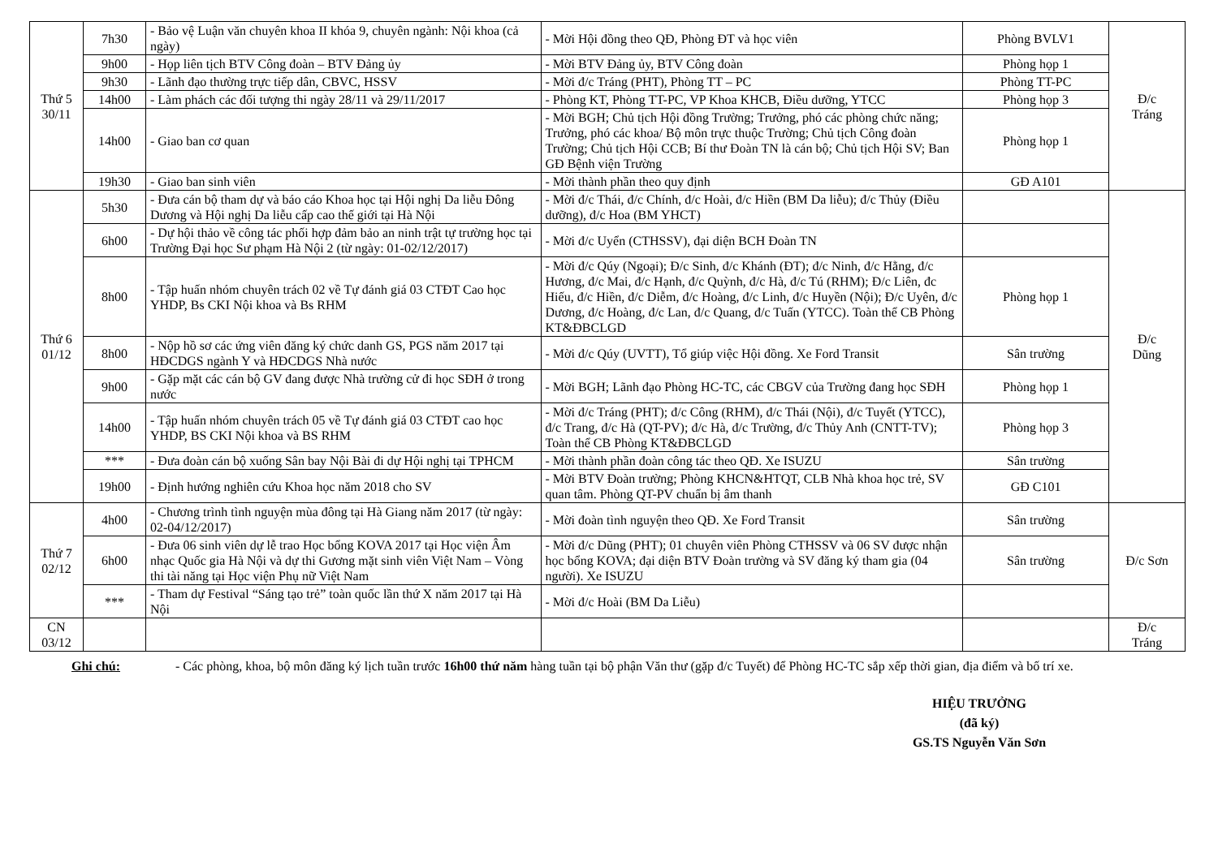| Thứ 5 30/11 | 7h30 | - Bảo vệ Luận văn chuyên khoa II khóa 9, chuyên ngành: Nội khoa (cả ngày) | - Mời Hội đồng theo QĐ, Phòng ĐT và học viên | Phòng BVLV1 | Đ/c Tráng |
| | 9h00 | - Họp liên tịch BTV Công đoàn – BTV Đảng ủy | - Mời BTV Đảng ủy, BTV Công đoàn | Phòng họp 1 | |
| | 9h30 | - Lãnh đạo thường trực tiếp dân, CBVC, HSSV | - Mời đ/c Tráng (PHT), Phòng TT – PC | Phòng TT-PC | |
| | 14h00 | - Làm phách các đối tượng thi ngày 28/11 và 29/11/2017 | - Phòng KT, Phòng TT-PC, VP Khoa KHCB, Điều dưỡng, YTCC | Phòng họp 3 | |
| | 14h00 | - Giao ban cơ quan | - Mời BGH; Chủ tịch Hội đồng Trường; Trưởng, phó các phòng chức năng; Trưởng, phó các khoa/ Bộ môn trực thuộc Trường; Chủ tịch Công đoàn Trường; Chủ tịch Hội CCB; Bí thư Đoàn TN là cán bộ; Chủ tịch Hội SV; Ban GĐ Bệnh viện Trường | Phòng họp 1 | |
| | 19h30 | - Giao ban sinh viên | - Mời thành phần theo quy định | GĐ A101 | |
| Thứ 6 01/12 | 5h30 | - Đưa cán bộ tham dự và báo cáo Khoa học tại Hội nghị Da liễu Đông Dương và Hội nghị Da liễu cấp cao thế giới tại Hà Nội | - Mời đ/c Thái, đ/c Chính, đ/c Hoài, đ/c Hiền (BM Da liễu); đ/c Thủy (Điều dưỡng), đ/c Hoa (BM YHCT) | | Đ/c Dũng |
| | 6h00 | - Dự hội thảo về công tác phối hợp đảm bảo an ninh trật tự trường học tại Trường Đại học Sư phạm Hà Nội 2 (từ ngày: 01-02/12/2017) | - Mời đ/c Uyển (CTHSSV), đại diện BCH Đoàn TN | | |
| | 8h00 | - Tập huấn nhóm chuyên trách 02 về Tự đánh giá 03 CTĐT Cao học YHDP, Bs CKI Nội khoa và Bs RHM | - Mời đ/c Qúy (Ngoại); Đ/c Sinh, đ/c Khánh (ĐT); đ/c Ninh, đ/c Hằng, đ/c Hương, đ/c Mai, đ/c Hạnh, đ/c Quỳnh, đ/c Hà, đ/c Tú (RHM); Đ/c Liên, đc Hiếu, đ/c Hiền, đ/c Diễm, đ/c Hoàng, đ/c Linh, đ/c Huyền (Nội); Đ/c Uyên, đ/c Dương, đ/c Hoàng, đ/c Lan, đ/c Quang, đ/c Tuấn (YTCC). Toàn thể CB Phòng KT&ĐBCLGD | Phòng họp 1 | |
| | 8h00 | - Nộp hồ sơ các ứng viên đăng ký chức danh GS, PGS năm 2017 tại HĐCDGS ngành Y và HĐCDGS Nhà nước | - Mời đ/c Qúy (UVTT), Tổ giúp việc Hội đồng. Xe Ford Transit | Sân trường | |
| | 9h00 | - Gặp mặt các cán bộ GV đang được Nhà trường cử đi học SĐH ở trong nước | - Mời BGH; Lãnh đạo Phòng HC-TC, các CBGV của Trường đang học SĐH | Phòng họp 1 | |
| | 14h00 | - Tập huấn nhóm chuyên trách 05 về Tự đánh giá 03 CTĐT cao học YHDP, BS CKI Nội khoa và BS RHM | - Mời đ/c Tráng (PHT); đ/c Công (RHM), đ/c Thái (Nội), đ/c Tuyết (YTCC), đ/c Trang, đ/c Hà (QT-PV); đ/c Hà, đ/c Trường, đ/c Thủy Anh (CNTT-TV); Toàn thể CB Phòng KT&ĐBCLGD | Phòng họp 3 | |
| | *** | - Đưa đoàn cán bộ xuống Sân bay Nội Bài đi dự Hội nghị tại TPHCM | - Mời thành phần đoàn công tác theo QĐ. Xe ISUZU | Sân trường | |
| | 19h00 | - Định hướng nghiên cứu Khoa học năm 2018 cho SV | - Mời BTV Đoàn trường; Phòng KHCN&HTQT, CLB Nhà khoa học trẻ, SV quan tâm. Phòng QT-PV chuẩn bị âm thanh | GĐ C101 | |
| Thứ 7 02/12 | 4h00 | - Chương trình tình nguyện mùa đông tại Hà Giang năm 2017 (từ ngày: 02-04/12/2017) | - Mời đoàn tình nguyện theo QĐ. Xe Ford Transit | Sân trường | Đ/c Sơn |
| | 6h00 | - Đưa 06 sinh viên dự lễ trao Học bổng KOVA 2017 tại Học viện Âm nhạc Quốc gia Hà Nội và dự thi Gương mặt sinh viên Việt Nam – Vòng thi tài năng tại Học viện Phụ nữ Việt Nam | - Mời đ/c Dũng (PHT); 01 chuyên viên Phòng CTHSSV và 06 SV được nhận học bổng KOVA; đại diện BTV Đoàn trường và SV đăng ký tham gia (04 người). Xe ISUZU | Sân trường | |
| | *** | - Tham dự Festival “Sáng tạo trẻ” toàn quốc lần thứ X năm 2017 tại Hà Nội | - Mời đ/c Hoài (BM Da Liễu) | | |
| CN 03/12 | | | | | Đ/c Tráng |
Ghi chú: - Các phòng, khoa, bộ môn đăng ký lịch tuần trước 16h00 thứ năm hàng tuần tại bộ phận Văn thư (gặp đ/c Tuyết) để Phòng HC-TC sắp xếp thời gian, địa điểm và bố trí xe.
HIỆU TRƯỞNG
(đã ký)
GS.TS Nguyễn Văn Sơn